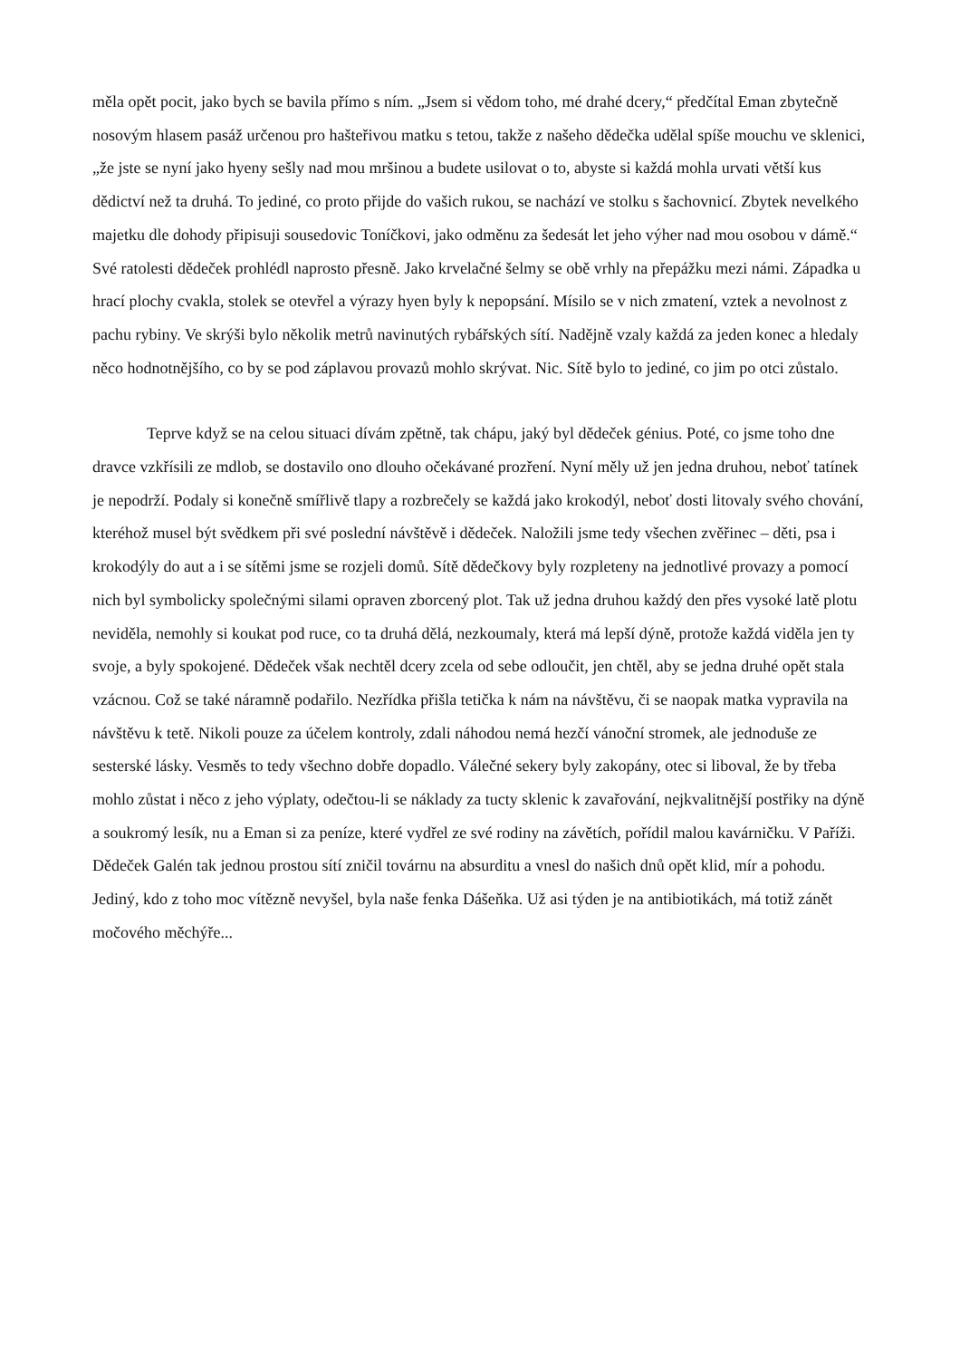měla opět pocit, jako bych se bavila přímo s ním. „Jsem si vědom toho, mé drahé dcery,“ předčítal Eman zbytečně nosovým hlasem pasáž určenou pro hašteřivou matku s tetou, takže z našeho dědečka udělal spíše mouchu ve sklenici, „že jste se nyní jako hyeny sešly nad mou mršinou a budete usilovat o to, abyste si každá mohla urvati větší kus dědictví než ta druhá. To jediné, co proto přijde do vašich rukou, se nachází ve stolku s šachovnicí. Zbytek nevelkého majetku dle dohody připisuji sousedovic Toníčkovi, jako odměnu za šedesát let jeho výher nad mou osobou v dámě.“ Své ratolesti dědeček prohlédl naprosto přesně. Jako krvelačné šelmy se obě vrhly na přepážku mezi námi. Západka u hrací plochy cvakla, stolek se otevřel a výrazy hyen byly k nepopsání. Mísilo se v nich zmatení, vztek a nevolnost z pachu rybiny. Ve skrýši bylo několik metrů navinutých rybářských sítí. Nadějně vzaly každá za jeden konec a hledaly něco hodnotnějšího, co by se pod záplavou provazů mohlo skrývat. Nic. Sítě bylo to jediné, co jim po otci zůstalo.
Teprve když se na celou situaci dívám zpětně, tak chápu, jaký byl dědeček génius. Poté, co jsme toho dne dravce vzkřísili ze mdlob, se dostavilo ono dlouho očekávané prozření. Nyní měly už jen jedna druhou, neboť tatínek je nepodrží. Podaly si konečně smířlivě tlapy a rozbrečely se každá jako krokodýl, neboť dosti litovaly svého chování, kteréhož musel být svědkem při své poslední návštěvě i dědeček. Naložili jsme tedy všechen zvěřinec – děti, psa i krokodýly do aut a i se sítěmi jsme se rozjeli domů. Sítě dědečkovy byly rozpleteny na jednotlivé provazy a pomocí nich byl symbolicky společnými silami opraven zborcený plot. Tak už jedna druhou každý den přes vysoké latě plotu neviděla, nemohly si koukat pod ruce, co ta druhá dělá, nezkoumaly, která má lepší dýně, protože každá viděla jen ty svoje, a byly spokojené. Dědeček však nechtěl dcery zcela od sebe odloučit, jen chtěl, aby se jedna druhé opět stala vzácnou. Což se také náramně podařilo. Nezřídka přišla tetička k nám na návštěvu, či se naopak matka vypravila na návštěvu k tetě. Nikoli pouze za účelem kontroly, zdali náhodou nemá hezčí vánoční stromek, ale jednoduše ze sesterské lásky. Vesměs to tedy všechno dobře dopadlo. Válečné sekery byly zakopány, otec si liboval, že by třeba mohlo zůstat i něco z jeho výplaty, odečtou-li se náklady za tucty sklenic k zavařování, nejkvalitnější postřiky na dýně a soukromý lesík, nu a Eman si za peníze, které vydřel ze své rodiny na závětích, pořídil malou kavárničku. V Paříži. Dědeček Galén tak jednou prostou sítí zničil továrnu na absurditu a vnesl do našich dnů opět klid, mír a pohodu. Jediný, kdo z toho moc vítězně nevyšel, byla naše fenka Dášeňka. Už asi týden je na antibiotikách, má totiž zánět močového měchýře...